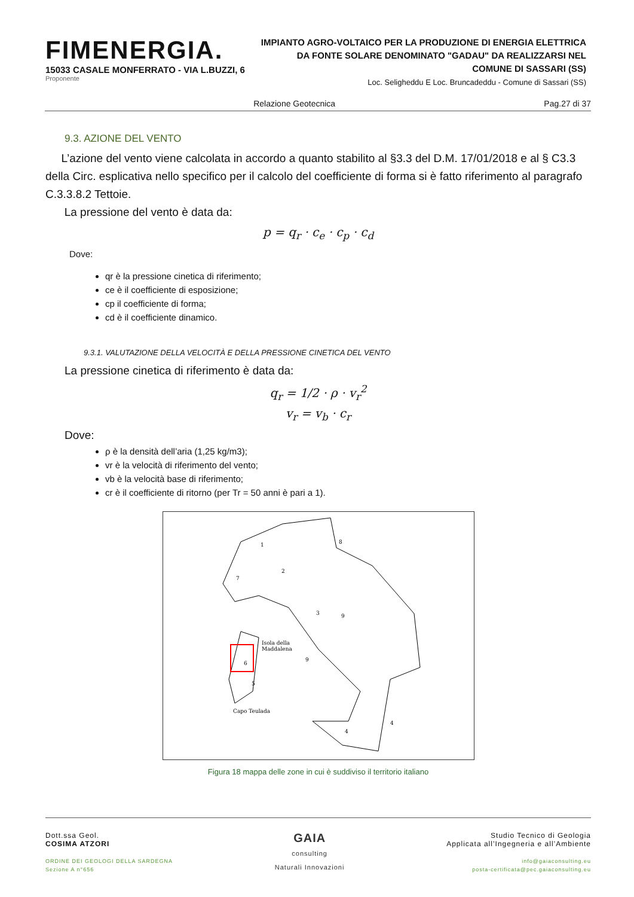FIMENERGIA.
15033 CASALE MONFERRATO - VIA L.BUZZI, 6
Proponente
IMPIANTO AGRO-VOLTAICO PER LA PRODUZIONE DI ENERGIA ELETTRICA
DA FONTE SOLARE DENOMINATO "GADAU" DA REALIZZARSI NEL
COMUNE DI SASSARI (SS)
Loc. Seligheddu E Loc. Bruncadeddu - Comune di Sassari (SS)
Relazione Geotecnica Pag.27 di 37
9.3. AZIONE DEL VENTO
L’azione del vento viene calcolata in accordo a quanto stabilito al §3.3 del D.M. 17/01/2018 e al § C3.3 della Circ. esplicativa nello specifico per il calcolo del coefficiente di forma si è fatto riferimento al paragrafo C.3.3.8.2 Tettoie.
La pressione del vento è data da:
p = q<sub>r</sub> · c<sub>e</sub> · c<sub>p</sub> · c<sub>d</sub>
Dove:
qr è la pressione cinetica di riferimento;
ce è il coefficiente di esposizione;
cp il coefficiente di forma;
cd è il coefficiente dinamico.
9.3.1. VALUTAZIONE DELLA VELOCITÀ E DELLA PRESSIONE CINETICA DEL VENTO
La pressione cinetica di riferimento è data da:
q<sub>r</sub> = 1/2 · ρ · v<sub>r</sub><sup>2</sup>
v<sub>r</sub> = v<sub>b</sub> · c<sub>r</sub>
Dove:
ρ è la densità dell’aria (1,25 kg/m3);
vr è la velocità di riferimento del vento;
vb è la velocità base di riferimento;
cr è il coefficiente di ritorno (per Tr = 50 anni è pari a 1).
Isola della
Maddalena
Capo Teulada
1
2
7
3
9
9
8
6
5
4
4
Figura 18 mappa delle zone in cui è suddiviso il territorio italiano
Dott.ssa Geol.
COSIMA ATZORI
ORDINE DEI GEOLOGI DELLA SARDEGNA
Sezione A n°656
GAIA
consulting
Naturali Innovazioni
Studio Tecnico di Geologia
Applicata all’Ingegneria e all’Ambiente
info@gaiaconsulting.eu
posta-certificata@pec.gaiaconsulting.eu